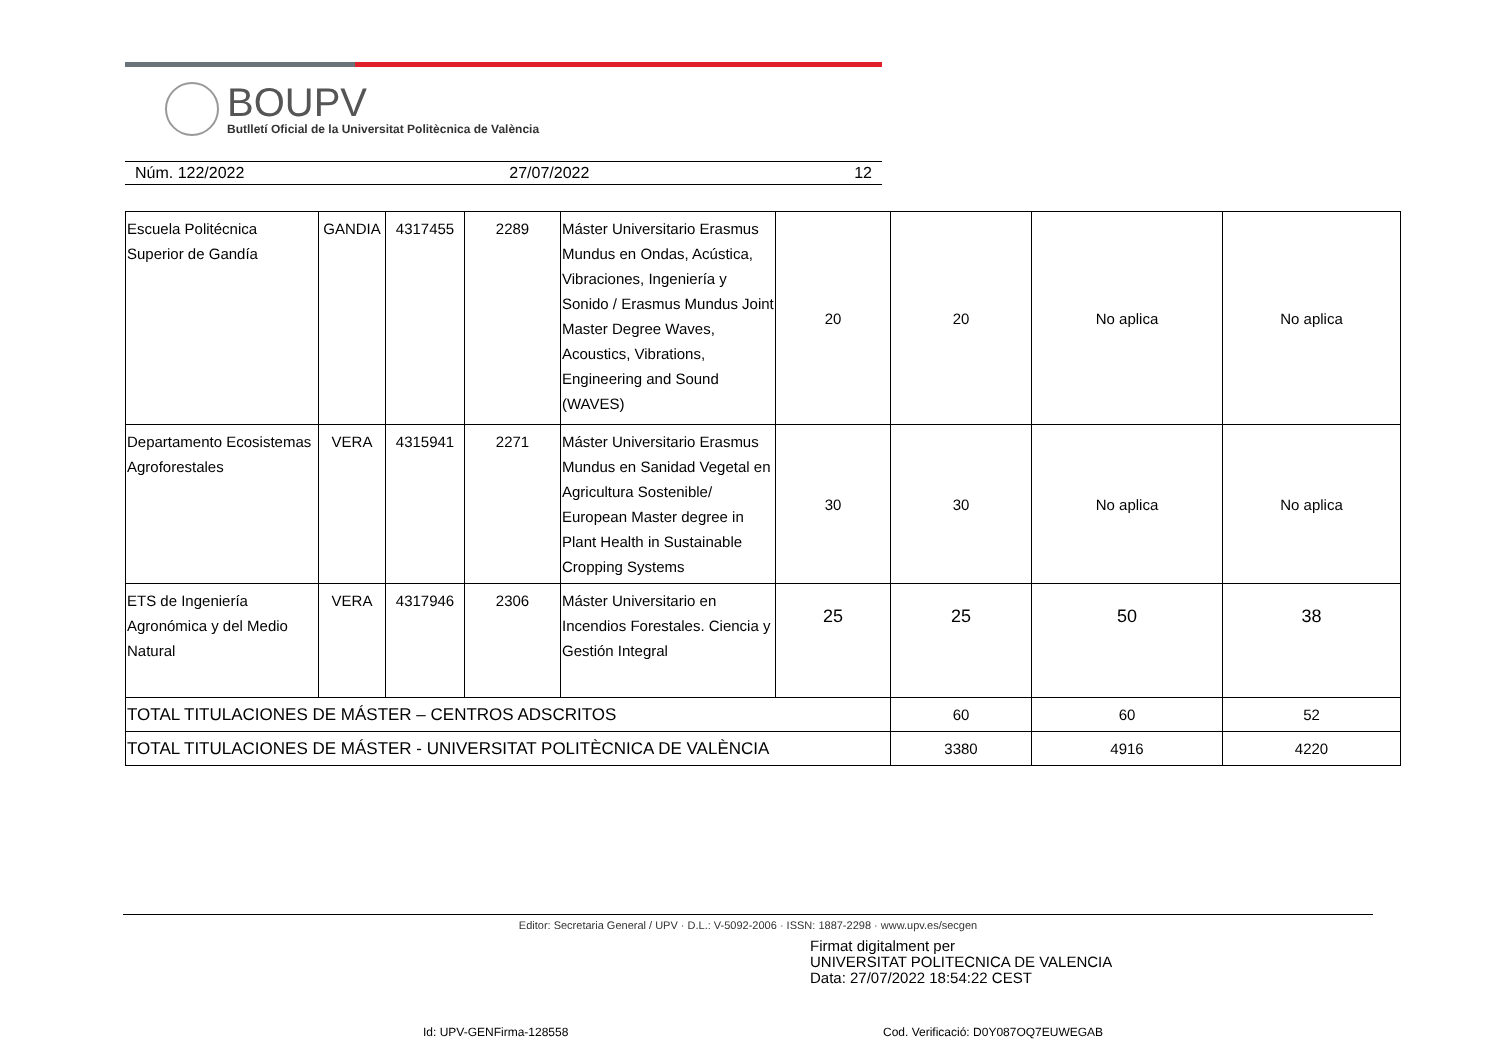BOUPV
Butlletí Oficial de la Universitat Politècnica de València
Núm. 122/2022 27/07/2022 12
| Escuela Politécnica Superior de Gandía | GANDIA | 4317455 | 2289 | Máster Universitario Erasmus Mundus en Ondas, Acústica, Vibraciones, Ingeniería y Sonido / Erasmus Mundus Joint Master Degree Waves, Acoustics, Vibrations, Engineering and Sound (WAVES) | 20 | 20 | No aplica | No aplica |
| Departamento Ecosistemas Agroforestales | VERA | 4315941 | 2271 | Máster Universitario Erasmus Mundus en Sanidad Vegetal en Agricultura Sostenible/ European Master degree in Plant Health in Sustainable Cropping Systems | 30 | 30 | No aplica | No aplica |
| ETS de Ingeniería Agronómica y del Medio Natural | VERA | 4317946 | 2306 | Máster Universitario en Incendios Forestales. Ciencia y Gestión Integral | 25 | 25 | 50 | 38 |
| TOTAL TITULACIONES DE MÁSTER – CENTROS ADSCRITOS | | | | | | 60 | 60 | 52 |
| TOTAL TITULACIONES DE MÁSTER - UNIVERSITAT POLITÈCNICA DE VALÈNCIA | | | | | | 3380 | 4916 | 4220 |
Editor: Secretaria General / UPV · D.L.: V-5092-2006 · ISSN: 1887-2298 · www.upv.es/secgen
Firmat digitalment per
UNIVERSITAT POLITECNICA DE VALENCIA
Data: 27/07/2022 18:54:22 CEST
Id: UPV-GENFirma-128558
Cod. Verificació: D0Y087OQ7EUWEGAB